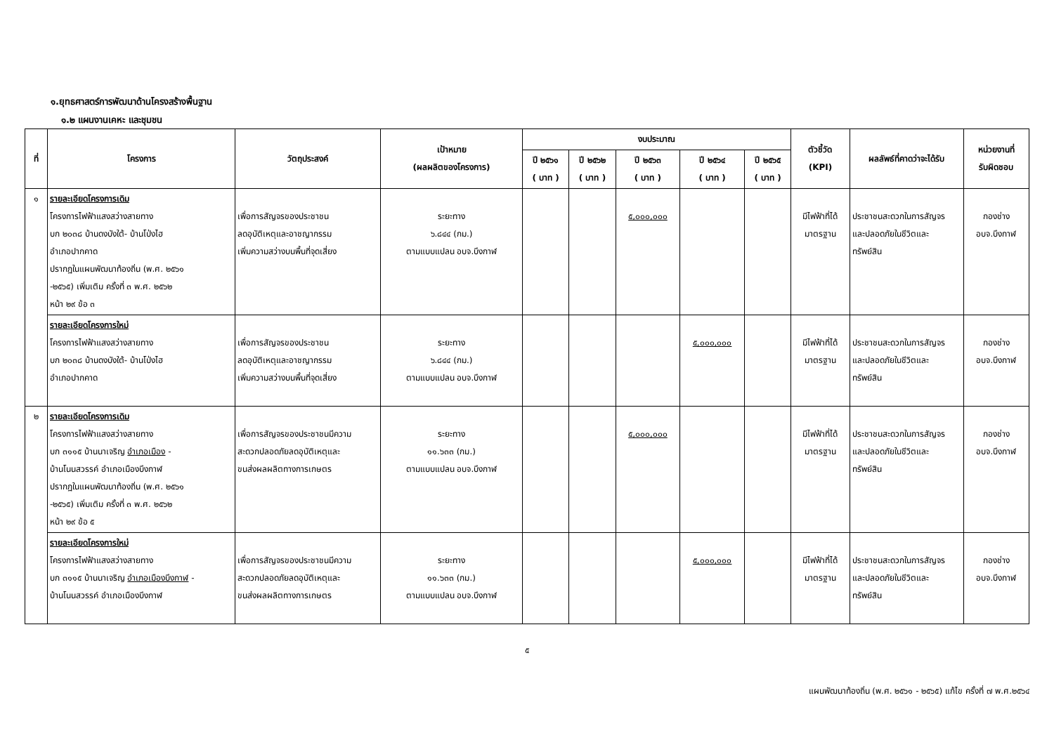๑.ยุทธศาสตร์การพัฒนาด้านโครงสร้างพื้นฐาน
๑.๒ แผนงานเคหะ และชุมชน
| ที่ | โครงการ | วัตถุประสงค์ | เป้าหมาย (ผลผลิตของโครงการ) | งบประมาณ | | | | | ตัวชี้วัด (KPI) | ผลลัพธ์ที่คาดว่าจะได้รับ | หน่วยงานที่ รับผิดชอบ |
| --- | --- | --- | --- | --- | --- | --- | --- | --- | --- | --- | --- |
| | | | | ปี ๒๕๖๑ ( บาท ) | ปี ๒๕๖๒ ( บาท ) | ปี ๒๕๖๓ ( บาท ) | ปี ๒๕๖๔ ( บาท ) | ปี ๒๕๖๕ ( บาท ) | | | |
| ๑ | รายละเอียดโครงการเดิม โครงการไฟฟ้าแสงสว่างสายทาง บก ๒๐๓๘ บ้านดงบังใต้- บ้านโป่งไฮ อำเภอปากคาด ปรากฏในแผนพัฒนาท้องถิ่น (พ.ศ. ๒๕๖๑ -๒๕๖๕) เพิ่มเติม ครั้งที่ ๓ พ.ศ. ๒๕๖๒ หน้า ๒๙ ข้อ ๓ | เพื่อการสัญจรของประชาชน ลดอุบัติเหตุและอาชญากรรม เพิ่มความสว่างบนพื้นที่จุดเสี่ยง | ระยะทาง ๖.๘๔๔ (กม.) ตามแบบแปลน อบจ.บึงกาฬ | | | ๕,๐๐๐,๐๐๐ | | | มีไฟฟ้าที่ได้ มาตรฐาน | ประชาชนสะดวกในการสัญจร และปลอดภัยในชีวิตและ ทรัพย์สิน | กองช่าง อบจ.บึงกาฬ |
| | รายละเอียดโครงการใหม่ โครงการไฟฟ้าแสงสว่างสายทาง บก ๒๐๓๘ บ้านดงบังใต้- บ้านโป่งไฮ อำเภอปากคาด | เพื่อการสัญจรของประชาชน ลดอุบัติเหตุและอาชญากรรม เพิ่มความสว่างบนพื้นที่จุดเสี่ยง | ระยะทาง ๖.๘๔๔ (กม.) ตามแบบแปลน อบจ.บึงกาฬ | | | | ๕,๐๐๐,๐๐๐ | | มีไฟฟ้าที่ได้ มาตรฐาน | ประชาชนสะดวกในการสัญจร และปลอดภัยในชีวิตและ ทรัพย์สิน | กองช่าง อบจ.บึงกาฬ |
| ๒ | รายละเอียดโครงการเดิม โครงการไฟฟ้าแสงสว่างสายทาง บก ๓๑๑๕ บ้านนาเจริญ อำเภอเมือง - บ้านโนนสวรรค์ อำเภอเมืองบึงกาฬ ปรากฏในแผนพัฒนาท้องถิ่น (พ.ศ. ๒๕๖๑ -๒๕๖๕) เพิ่มเติม ครั้งที่ ๓ พ.ศ. ๒๕๖๒ หน้า ๒๙ ข้อ ๕ | เพื่อการสัญจรของประชาชนมีความ สะดวกปลอดภัยลดอุบัติเหตุและ ขนส่งผลผลิตทางการเกษตร | ระยะทาง ๑๑.๖๓๓ (กม.) ตามแบบแปลน อบจ.บึงกาฬ | | | ๕,๐๐๐,๐๐๐ | | | มีไฟฟ้าที่ได้ มาตรฐาน | ประชาชนสะดวกในการสัญจร และปลอดภัยในชีวิตและ ทรัพย์สิน | กองช่าง อบจ.บึงกาฬ |
| | รายละเอียดโครงการใหม่ โครงการไฟฟ้าแสงสว่างสายทาง บก ๓๑๑๕ บ้านนาเจริญ อำเภอเมืองบึงกาฬ - บ้านโนนสวรรค์ อำเภอเมืองบึงกาฬ | เพื่อการสัญจรของประชาชนมีความ สะดวกปลอดภัยลดอุบัติเหตุและ ขนส่งผลผลิตทางการเกษตร | ระยะทาง ๑๑.๖๓๓ (กม.) ตามแบบแปลน อบจ.บึงกาฬ | | | | ๕,๐๐๐,๐๐๐ | | มีไฟฟ้าที่ได้ มาตรฐาน | ประชาชนสะดวกในการสัญจร และปลอดภัยในชีวิตและ ทรัพย์สิน | กองช่าง อบจ.บึงกาฬ |
๕
แผนพัฒนาท้องถิ่น (พ.ศ. ๒๕๖๑ - ๒๕๖๕) แก้ไข ครั้งที่ ๗ พ.ศ.๒๕๖๔